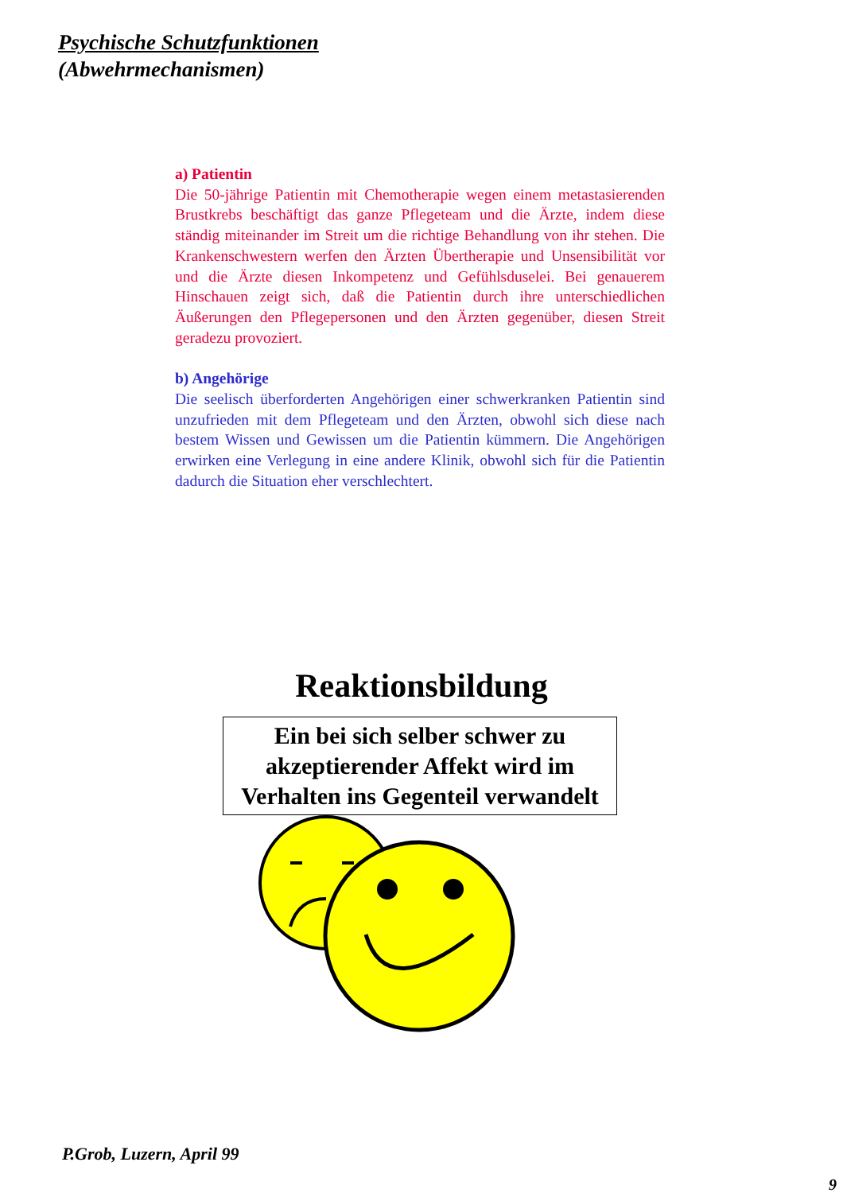Psychische Schutzfunktionen
(Abwehrmechanismen)
a) Patientin
Die 50-jährige Patientin mit Chemotherapie wegen einem metastasierenden Brustkrebs beschäftigt das ganze Pflegeteam und die Ärzte, indem diese ständig miteinander im Streit um die richtige Behandlung von ihr stehen. Die Krankenschwestern werfen den Ärzten Übertherapie und Unsensibilität vor und die Ärzte diesen Inkompetenz und Gefühlsduselei. Bei genauerem Hinschauen zeigt sich, daß die Patientin durch ihre unterschiedlichen Äußerungen den Pflegepersonen und den Ärzten gegenüber, diesen Streit geradezu provoziert.
b) Angehörige
Die seelisch überforderten Angehörigen einer schwerkranken Patientin sind unzufrieden mit dem Pflegeteam und den Ärzten, obwohl sich diese nach bestem Wissen und Gewissen um die Patientin kümmern. Die Angehörigen erwirken eine Verlegung in eine andere Klinik, obwohl sich für die Patientin dadurch die Situation eher verschlechtert.
Reaktionsbildung
Ein bei sich selber schwer zu akzeptierender Affekt wird im Verhalten ins Gegenteil verwandelt
P.Grob, Luzern, April 99
9